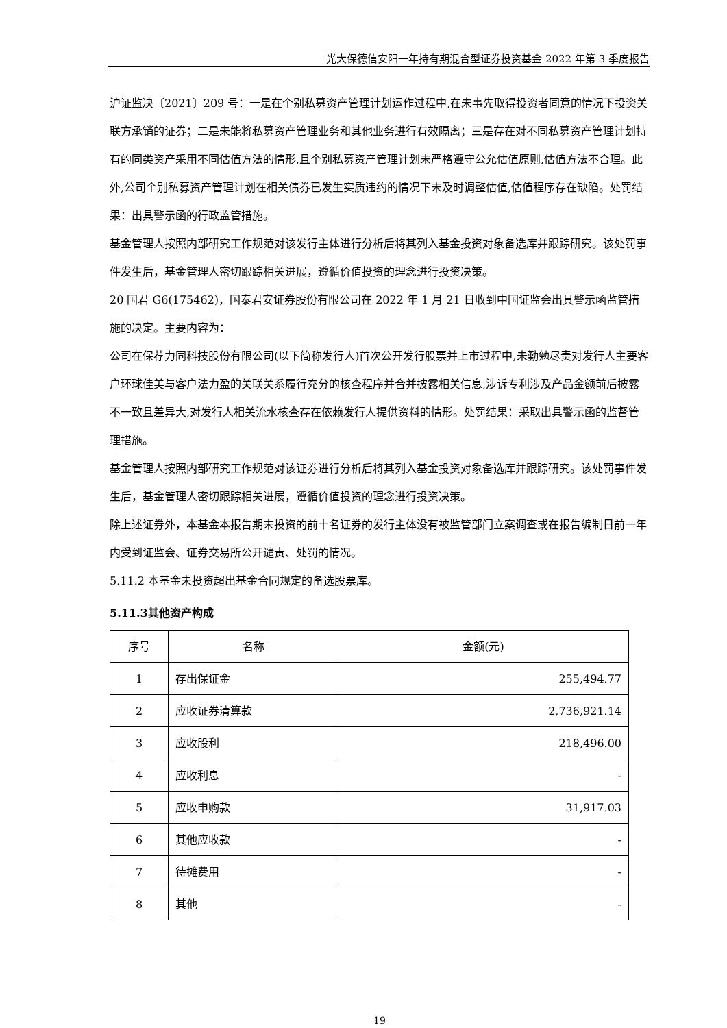光大保德信安阳一年持有期混合型证券投资基金 2022 年第 3 季度报告
沪证监决〔2021〕209 号：一是在个别私募资产管理计划运作过程中,在未事先取得投资者同意的情况下投资关联方承销的证券；二是未能将私募资产管理业务和其他业务进行有效隔离；三是存在对不同私募资产管理计划持有的同类资产采用不同估值方法的情形,且个别私募资产管理计划未严格遵守公允估值原则,估值方法不合理。此外,公司个别私募资产管理计划在相关债券已发生实质违约的情况下未及时调整估值,估值程序存在缺陷。处罚结果：出具警示函的行政监管措施。
基金管理人按照内部研究工作规范对该发行主体进行分析后将其列入基金投资对象备选库并跟踪研究。该处罚事件发生后，基金管理人密切跟踪相关进展，遵循价值投资的理念进行投资决策。
20 国君 G6(175462)，国泰君安证券股份有限公司在 2022 年 1 月 21 日收到中国证监会出具警示函监管措施的决定。主要内容为：
公司在保荐力同科技股份有限公司(以下简称发行人)首次公开发行股票并上市过程中,未勤勉尽责对发行人主要客户环球佳美与客户法力盈的关联关系履行充分的核查程序并合并披露相关信息,涉诉专利涉及产品金额前后披露不一致且差异大,对发行人相关流水核查存在依赖发行人提供资料的情形。处罚结果：采取出具警示函的监督管理措施。
基金管理人按照内部研究工作规范对该证券进行分析后将其列入基金投资对象备选库并跟踪研究。该处罚事件发生后，基金管理人密切跟踪相关进展，遵循价值投资的理念进行投资决策。
除上述证券外，本基金本报告期末投资的前十名证券的发行主体没有被监管部门立案调查或在报告编制日前一年内受到证监会、证券交易所公开谴责、处罚的情况。
5.11.2 本基金未投资超出基金合同规定的备选股票库。
5.11.3其他资产构成
| 序号 | 名称 | 金额(元) |
| --- | --- | --- |
| 1 | 存出保证金 | 255,494.77 |
| 2 | 应收证券清算款 | 2,736,921.14 |
| 3 | 应收股利 | 218,496.00 |
| 4 | 应收利息 | - |
| 5 | 应收申购款 | 31,917.03 |
| 6 | 其他应收款 | - |
| 7 | 待摊费用 | - |
| 8 | 其他 | - |
19